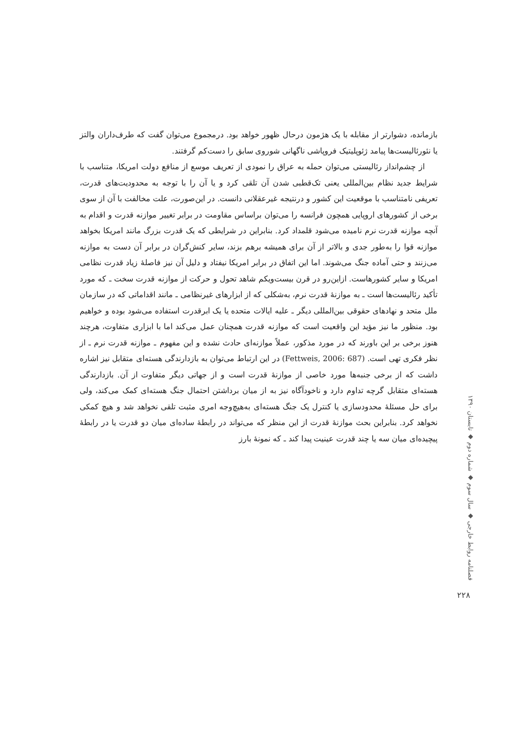بازمانده، دشوارتر از مقابله با یک هژمون درحال ظهور خواهد بود. درمجموع می‌توان گفت که طرف‌داران والتز یا نئورئالیست‌ها پیامد ژئوپلیتیک فروپاشی ناگهانی شوروی سابق را دست‌کم گرفتند.
از چشم‌انداز رئالیستی می‌توان حمله به عراق را نمودی از تعریف موسع از منافع دولت امریکا، متناسب با شرایط جدید نظام بین‌المللی یعنی تک‌قطبی شدن آن تلقی کرد و یا آن را با توجه به محدودیت‌های قدرت، تعریفی نامتناسب با موقعیت این کشور و درنتیجه غیرعقلانی دانست. در این‌صورت، علت مخالفت با آن از سوی برخی از کشورهای اروپایی همچون فرانسه را می‌توان براساس مقاومت در برابر تغییر موازنه قدرت و اقدام به آنچه موازنه قدرت نرم نامیده می‌شود قلمداد کرد. بنابراین در شرایطی که یک قدرت بزرگ مانند امریکا بخواهد موازنه قوا را به‌طور جدی و بالاتر از آن برای همیشه برهم بزند، سایر کنش‌گران در برابر آن دست به موازنه می‌زنند و حتی آماده جنگ می‌شوند. اما این اتفاق در برابر امریکا نیفتاد و دلیل آن نیز فاصلهٔ زیاد قدرت نظامی امریکا و سایر کشورهاست. ازاین‌رو در قرن بیست‌ویکم شاهد تحول و حرکت از موازنه قدرت سخت ـ که مورد تأکید رئالیست‌ها است ـ به موازنهٔ قدرت نرم، به‌شکلی که از ابزارهای غیرنظامی ـ مانند اقداماتی که در سازمان ملل متحد و نهادهای حقوقی بین‌المللی دیگر ـ علیه ایالات متحده یا یک ابرقدرت استفاده می‌شود بوده و خواهیم بود. منظور ما نیز مؤید این واقعیت است که موازنه قدرت همچنان عمل می‌کند اما با ابزاری متفاوت، هرچند هنوز برخی بر این باورند که در مورد مذکور، عملاً موازنه‌ای حادث نشده و این مفهوم ـ موازنه قدرت نرم ـ از نظر فکری تهی است. (Fettweis, 2006: 687) در این ارتباط می‌توان به بازدارندگی هسته‌ای متقابل نیز اشاره داشت که از برخی جنبه‌ها مورد خاصی از موازنهٔ قدرت است و از جهاتی دیگر متفاوت از آن. بازدارندگی هسته‌ای متقابل گرچه تداوم دارد و ناخودآگاه نیز به از میان برداشتن احتمال جنگ هسته‌ای کمک می‌کند، ولی برای حل مسئلهٔ محدودسازی یا کنترل یک جنگ هسته‌ای به‌هیچ‌وجه امری مثبت تلقی نخواهد شد و هیچ کمکی نخواهد کرد. بنابراین بحث موازنهٔ قدرت از این منظر که می‌تواند در رابطهٔ ساده‌ای میان دو قدرت یا در رابطهٔ پیچیده‌ای میان سه یا چند قدرت عینیت پیدا کند ـ که نمونهٔ بارز
فصلنامه روابط خارجی ◆ سال سوم ◆ شماره دوم ◆ تابستان ۱۳۹۰
۲۲۸